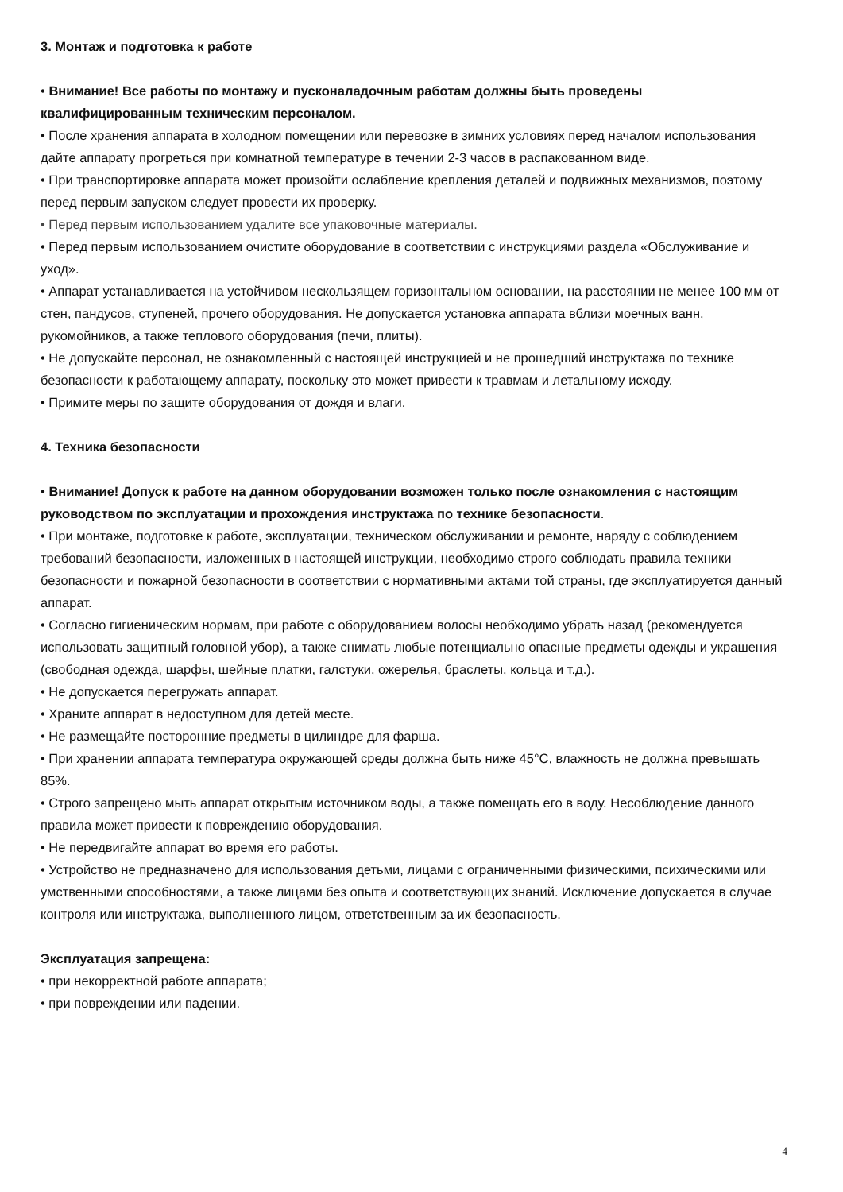3. Монтаж и подготовка к работе
• Внимание! Все работы по монтажу и пусконаладочным работам должны быть проведены квалифицированным техническим персоналом.
• После хранения аппарата в холодном помещении или перевозке в зимних условиях перед началом использования дайте аппарату прогреться при комнатной температуре в течении 2-3 часов в распакованном виде.
• При транспортировке аппарата может произойти ослабление крепления деталей и подвижных механизмов, поэтому перед первым запуском следует провести их проверку.
• Перед первым использованием удалите все упаковочные материалы.
• Перед первым использованием очистите оборудование в соответствии с инструкциями раздела «Обслуживание и уход».
• Аппарат устанавливается на устойчивом нескользящем горизонтальном основании, на расстоянии не менее 100 мм от стен, пандусов, ступеней, прочего оборудования. Не допускается установка аппарата вблизи моечных ванн, рукомойников, а также теплового оборудования (печи, плиты).
• Не допускайте персонал, не ознакомленный с настоящей инструкцией и не прошедший инструктажа по технике безопасности к работающему аппарату, поскольку это может привести к травмам и летальному исходу.
• Примите меры по защите оборудования от дождя и влаги.
4. Техника безопасности
• Внимание! Допуск к работе на данном оборудовании возможен только после ознакомления с настоящим руководством по эксплуатации и прохождения инструктажа по технике безопасности.
• При монтаже, подготовке к работе, эксплуатации, техническом обслуживании и ремонте, наряду с соблюдением требований безопасности, изложенных в настоящей инструкции, необходимо строго соблюдать правила техники безопасности и пожарной безопасности в соответствии с нормативными актами той страны, где эксплуатируется данный аппарат.
• Согласно гигиеническим нормам, при работе с оборудованием волосы необходимо убрать назад (рекомендуется использовать защитный головной убор), а также снимать любые потенциально опасные предметы одежды и украшения (свободная одежда, шарфы, шейные платки, галстуки, ожерелья, браслеты, кольца и т.д.).
• Не допускается перегружать аппарат.
• Храните аппарат в недоступном для детей месте.
• Не размещайте посторонние предметы в цилиндре для фарша.
• При хранении аппарата температура окружающей среды должна быть ниже 45°С, влажность не должна превышать 85%.
• Строго запрещено мыть аппарат открытым источником воды, а также помещать его в воду. Несоблюдение данного правила может привести к повреждению оборудования.
• Не передвигайте аппарат во время его работы.
• Устройство не предназначено для использования детьми, лицами с ограниченными физическими, психическими или умственными способностями, а также лицами без опыта и соответствующих знаний. Исключение допускается в случае контроля или инструктажа, выполненного лицом, ответственным за их безопасность.
Эксплуатация запрещена:
• при некорректной работе аппарата;
• при повреждении или падении.
4